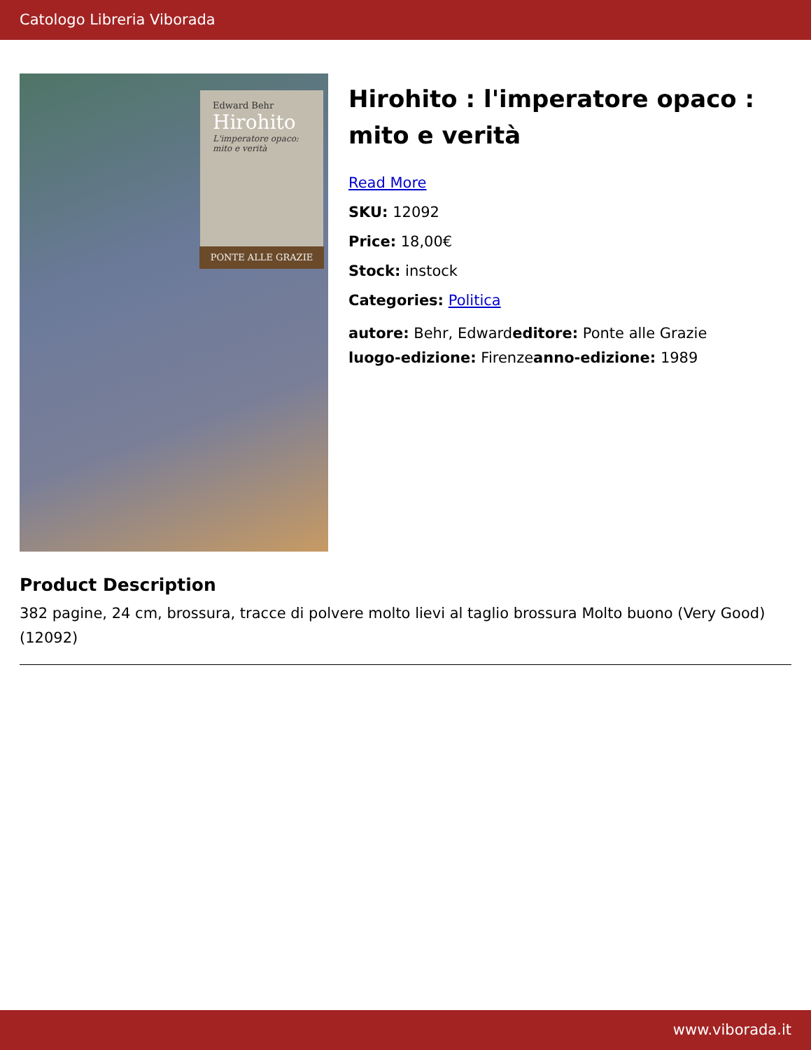Catologo Libreria Viborada
Edward Behr
Hirohito
L'imperatore opaco: mito e verità
PONTE ALLE GRAZIE
Hirohito : l'imperatore opaco : mito e verità
Read More
SKU: 12092
Price: 18,00€
Stock: instock
Categories: Politica
autore: Behr, Edwardeditore: Ponte alle Grazie
luogo-edizione: Firenzeanno-edizione: 1989
Product Description
382 pagine, 24 cm, brossura, tracce di polvere molto lievi al taglio brossura Molto buono (Very Good) (12092)
www.viborada.it